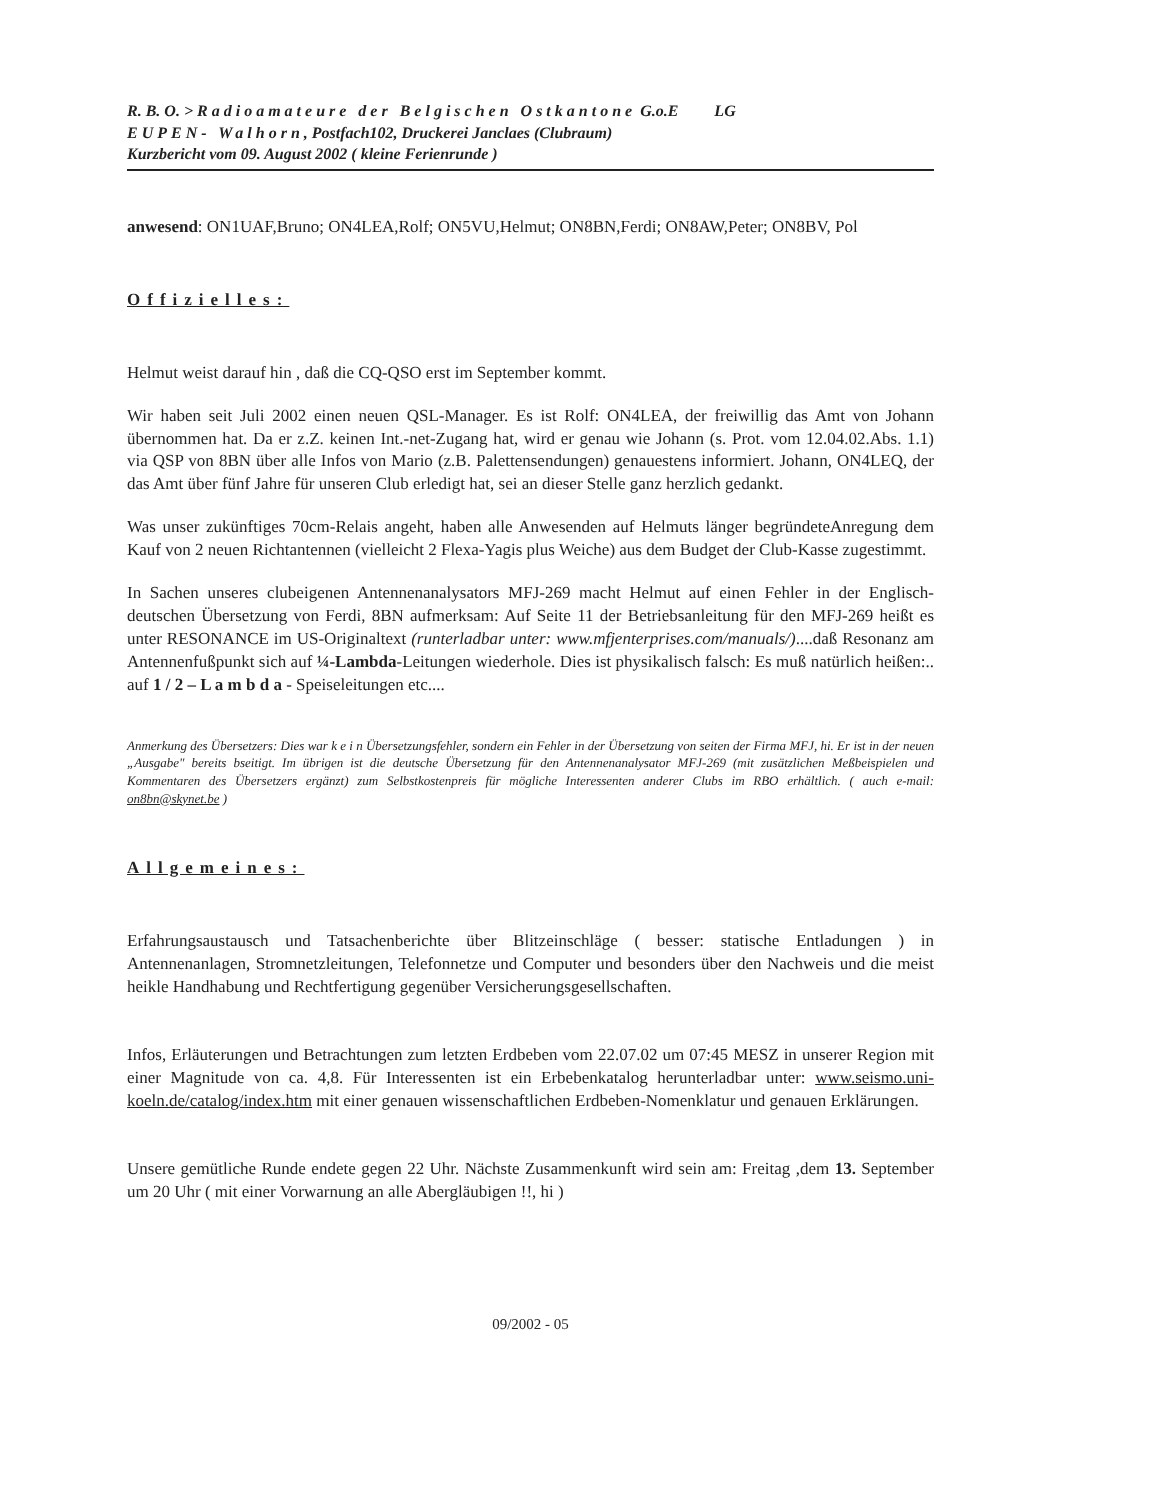R. B. O. > Radioamateure der Belgischen Ostkantone G.o.E LG
EUPEN- Walhorn, Postfach102, Druckerei Janclaes (Clubraum)
Kurzbericht vom 09. August 2002 ( kleine Ferienrunde )
anwesend: ON1UAF,Bruno; ON4LEA,Rolf; ON5VU,Helmut; ON8BN,Ferdi; ON8AW,Peter; ON8BV, Pol
Offizielles:
Helmut weist darauf hin , daß die CQ-QSO erst im September kommt.
Wir haben seit Juli 2002 einen neuen QSL-Manager. Es ist Rolf: ON4LEA, der freiwillig das Amt von Johann übernommen hat. Da er z.Z. keinen Int.-net-Zugang hat, wird er genau wie Johann (s. Prot. vom 12.04.02.Abs. 1.1) via QSP von 8BN über alle Infos von Mario (z.B. Palettensendungen) genauestens informiert. Johann, ON4LEQ, der das Amt über fünf Jahre für unseren Club erledigt hat, sei an dieser Stelle ganz herzlich gedankt.
Was unser zukünftiges 70cm-Relais angeht, haben alle Anwesenden auf Helmuts länger begründeteAnregung dem Kauf von 2 neuen Richtantennen (vielleicht 2 Flexa-Yagis plus Weiche) aus dem Budget der Club-Kasse zugestimmt.
In Sachen unseres clubeigenen Antennenanalysators MFJ-269 macht Helmut auf einen Fehler in der Englisch-deutschen Übersetzung von Ferdi, 8BN aufmerksam: Auf Seite 11 der Betriebsanleitung für den MFJ-269 heißt es unter RESONANCE im US-Originaltext (runterladbar unter: www.mfjenterprises.com/manuals/)....daß Resonanz am Antennenfußpunkt sich auf ¼-Lambda-Leitungen wiederhole. Dies ist physikalisch falsch: Es muß natürlich heißen:.. auf 1 / 2 – L a m b d a - Speiseleitungen etc....
Anmerkung des Übersetzers: Dies war k e i n Übersetzungsfehler, sondern ein Fehler in der Übersetzung von seiten der Firma MFJ, hi. Er ist in der neuen „Ausgabe" bereits bseitigt. Im übrigen ist die deutsche Übersetzung für den Antennenanalysator MFJ-269 (mit zusätzlichen Meßbeispielen und Kommentaren des Übersetzers ergänzt) zum Selbstkostenpreis für mögliche Interessenten anderer Clubs im RBO erhältlich. ( auch e-mail: on8bn@skynet.be )
Allgemeines:
Erfahrungsaustausch und Tatsachenberichte über Blitzeinschläge ( besser: statische Entladungen ) in Antennenanlagen, Stromnetzleitungen, Telefonnetze und Computer und besonders über den Nachweis und die meist heikle Handhabung und Rechtfertigung gegenüber Versicherungsgesellschaften.
Infos, Erläuterungen und Betrachtungen zum letzten Erdbeben vom 22.07.02 um 07:45 MESZ in unserer Region mit einer Magnitude von ca. 4,8. Für Interessenten ist ein Erbebenkatalog herunterladbar unter: www.seismo.uni-koeln.de/catalog/index.htm mit einer genauen wissenschaftlichen Erdbeben-Nomenklatur und genauen Erklärungen.
Unsere gemütliche Runde endete gegen 22 Uhr. Nächste Zusammenkunft wird sein am: Freitag ,dem 13. September um 20 Uhr ( mit einer Vorwarnung an alle Abergläubigen !!, hi )
09/2002 - 05